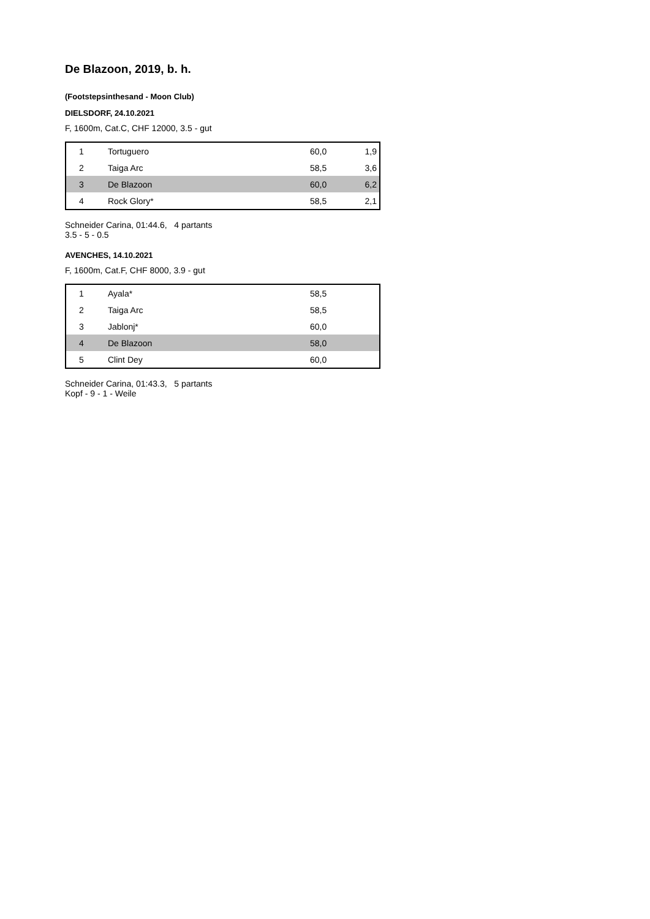De Blazoon, 2019, b. h.
(Footstepsinthesand - Moon Club)
DIELSDORF, 24.10.2021
F, 1600m, Cat.C, CHF 12000, 3.5 - gut
| 1 | Tortuguero | 60,0 | 1,9 |
| 2 | Taiga Arc | 58,5 | 3,6 |
| 3 | De Blazoon | 60,0 | 6,2 |
| 4 | Rock Glory* | 58,5 | 2,1 |
Schneider Carina, 01:44.6, 4 partants
3.5 - 5 - 0.5
AVENCHES, 14.10.2021
F, 1600m, Cat.F, CHF 8000, 3.9 - gut
| 1 | Ayala* | 58,5 | |
| 2 | Taiga Arc | 58,5 | |
| 3 | Jablonj* | 60,0 | |
| 4 | De Blazoon | 58,0 | |
| 5 | Clint Dey | 60,0 | |
Schneider Carina, 01:43.3, 5 partants
Kopf - 9 - 1 - Weile